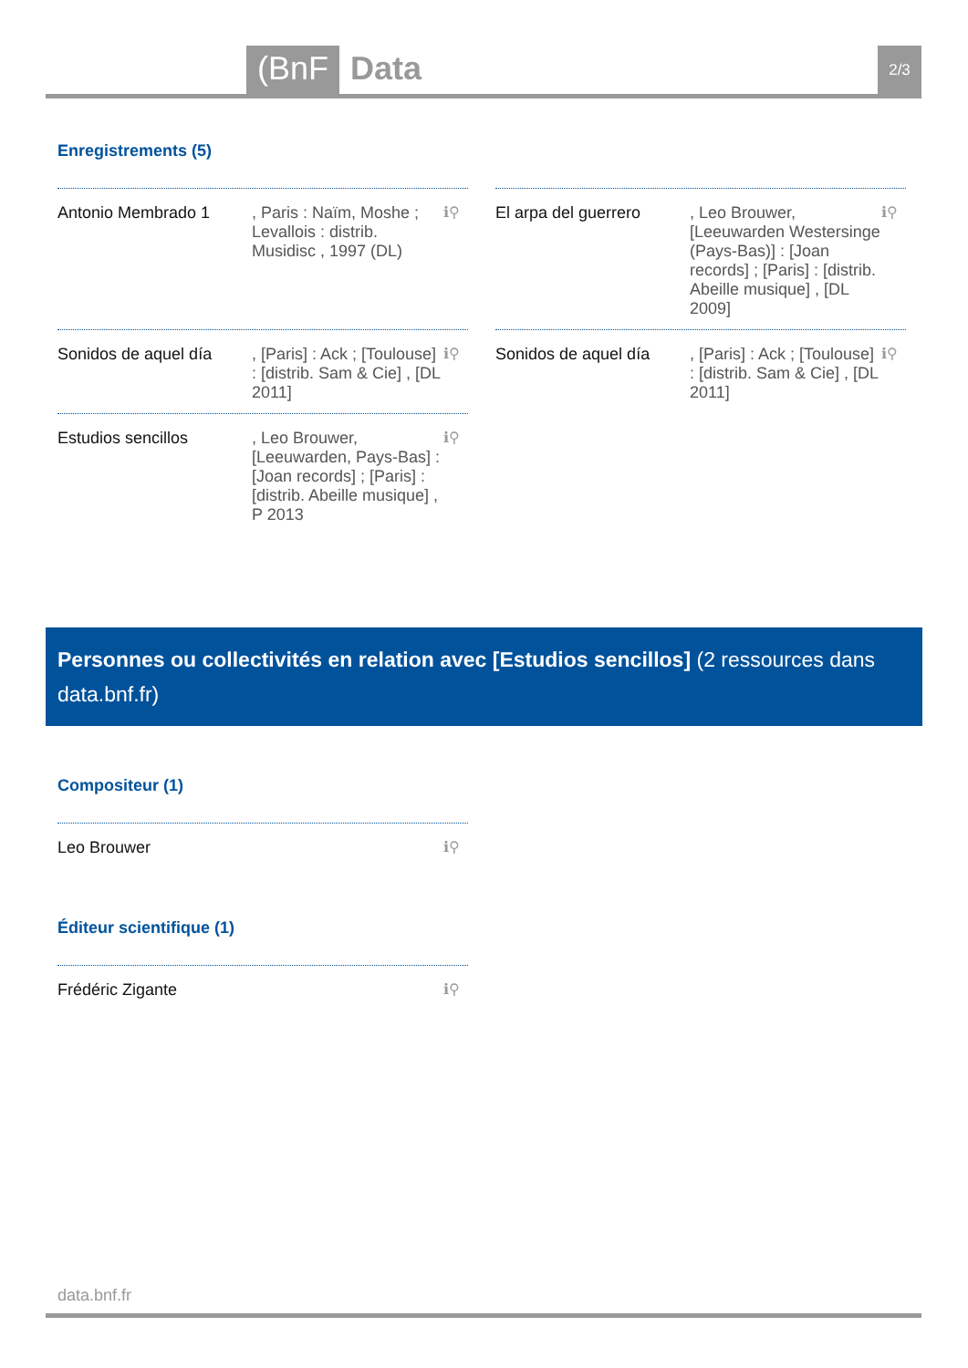(BnF Data 2/3
Enregistrements (5)
Antonio Membrado 1 , Paris : Naïm, Moshe ; Levallois : distrib. Musidisc , 1997 (DL)
ℹ⚲
El arpa del guerrero
, Leo Brouwer, [Leeuwarden Westersinge (Pays-Bas)] : [Joan records] ; [Paris] : [distrib. Abeille musique] , [DL 2009]
ℹ⚲
Sonidos de aquel día
, [Paris] : Ack ; [Toulouse] : [distrib. Sam & Cie] , [DL 2011]
ℹ⚲
Sonidos de aquel día
, [Paris] : Ack ; [Toulouse] : [distrib. Sam & Cie] , [DL 2011]
ℹ⚲
Estudios sencillos , Leo Brouwer, [Leeuwarden, Pays-Bas] : [Joan records] ; [Paris] : [distrib. Abeille musique] , P 2013
ℹ⚲
Personnes ou collectivités en relation avec [Estudios sencillos] (2 ressources dans data.bnf.fr)
Compositeur (1)
Leo Brouwer ℹ⚲
Éditeur scientifique (1)
Frédéric Zigante ℹ⚲
data.bnf.fr